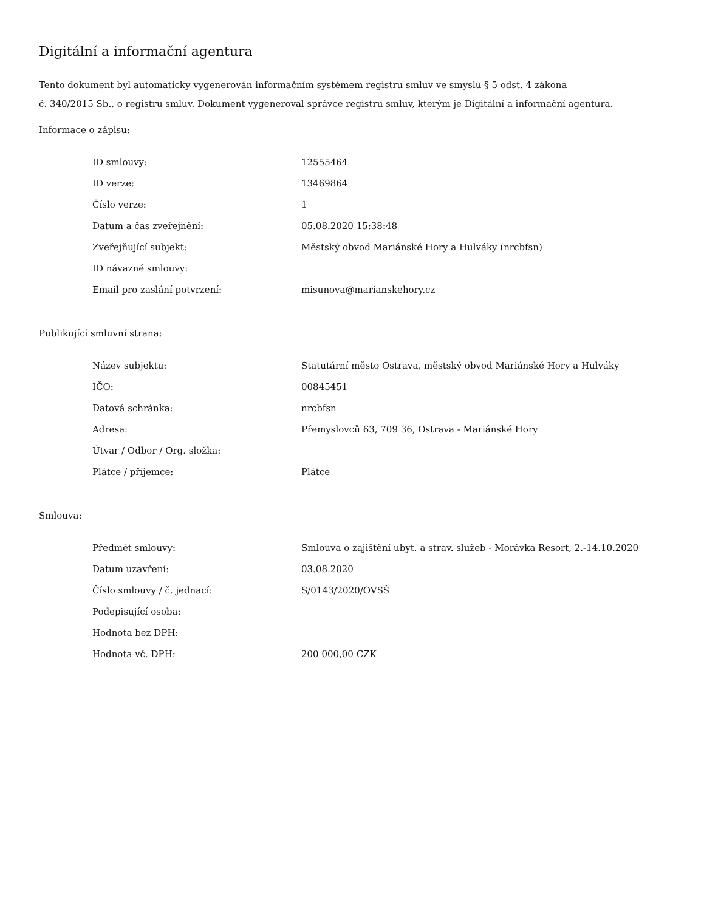Digitální a informační agentura
Tento dokument byl automaticky vygenerován informačním systémem registru smluv ve smyslu § 5 odst. 4 zákona
č. 340/2015 Sb., o registru smluv. Dokument vygeneroval správce registru smluv, kterým je Digitální a informační agentura.
Informace o zápisu:
| ID smlouvy: | 12555464 |
| ID verze: | 13469864 |
| Číslo verze: | 1 |
| Datum a čas zveřejnění: | 05.08.2020 15:38:48 |
| Zveřejňující subjekt: | Městský obvod Mariánské Hory a Hulváky (nrcbfsn) |
| ID návazné smlouvy: | |
| Email pro zaslání potvrzení: | misunova@marianskehory.cz |
Publikující smluvní strana:
| Název subjektu: | Statutární město Ostrava, městský obvod Mariánské Hory a Hulváky |
| IČO: | 00845451 |
| Datová schránka: | nrcbfsn |
| Adresa: | Přemyslovců 63, 709 36, Ostrava - Mariánské Hory |
| Útvar / Odbor / Org. složka: | |
| Plátce / příjemce: | Plátce |
Smlouva:
| Předmět smlouvy: | Smlouva o zajištění ubyt. a strav. služeb - Morávka Resort, 2.-14.10.2020 |
| Datum uzavření: | 03.08.2020 |
| Číslo smlouvy / č. jednací: | S/0143/2020/OVSŠ |
| Podepisující osoba: | |
| Hodnota bez DPH: | |
| Hodnota vč. DPH: | 200 000,00 CZK |